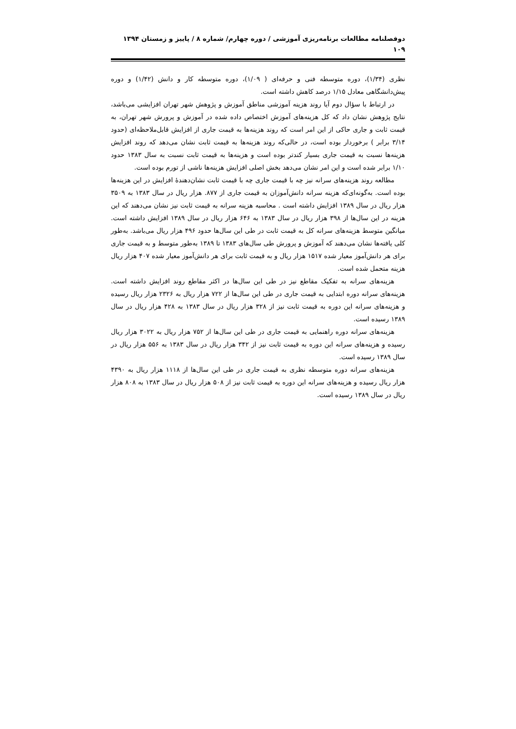دوفصلنامه مطالعات برنامه‌ریزی آموزشی / دوره چهارم/ شماره ۸ / پاییز و زمستان ۱۳۹۴
۱۰۹
نظری (۱/۳۴)، دوره متوسطه فنی و حرفه‌ای ( ۱/۰۹)، دوره متوسطه کار و دانش (۱/۴۲) و دوره پیش‌دانشگاهی معادل ۱/۱۵ درصد کاهش داشته است.
در ارتباط با سؤال دوم آیا روند هزینه آموزشی مناطق آموزش و پژوهش شهر تهران افزایشی می‌باشد، نتایج پژوهش نشان داد که کل هزینه‌های آموزش اختصاص داده شده در آموزش و پرورش شهر تهران، به قیمت ثابت و جاری حاکی از این امر است که روند هزینه‌ها به قیمت جاری از افزایش قابل‌ملاحظه‌ای (حدود ۳/۱۴ برابر ) برخوردار بوده است، در حالی‌که روند هزینه‌ها به قیمت ثابت نشان می‌دهد که روند افزایش هزینه‌ها نسبت به قیمت جاری بسیار کندتر بوده است و هزینه‌ها به قیمت ثابت نسبت به سال ۱۳۸۳ حدود ۱/۱۰ برابر شده است و این امر نشان می‌دهد بخش اصلی افزایش هزینه‌ها ناشی از تورم بوده است.
مطالعه روند هزینه‌های سرانه نیز چه با قیمت جاری چه با قیمت ثابت نشان‌دهندهٔ افزایش در این هزینه‌ها بوده است. به‌گونه‌ای‌که هزینه سرانه دانش‌آموزان به قیمت جاری از ۸۷۷. هزار ریال در سال ۱۳۸۳ به ۳۵۰۹ هزار ریال در سال ۱۳۸۹ افزایش داشته است . محاسبه هزینه سرانه به قیمت ثابت نیز نشان می‌دهند که این هزینه در این سال‌ها از ۳۹۸ هزار ریال در سال ۱۳۸۳ به ۶۴۶ هزار ریال در سال ۱۳۸۹ افزایش داشته است. میانگین متوسط هزینه‌های سرانه کل به قیمت ثابت در طی این سال‌ها حدود ۴۹۶ هزار ریال می‌باشد. به‌طور کلی یافته‌ها نشان می‌دهند که آموزش و پرورش طی سال‌های ۱۳۸۳ تا ۱۳۸۹ به‌طور متوسط و به قیمت جاری برای هر دانش‌آموز معیار شده ۱۵۱۷ هزار ریال و به قیمت ثابت برای هر دانش‌آموز معیار شده ۴۰۷ هزار ریال هزینه متحمل شده است.
هزینه‌های سرانه به تفکیک مقاطع نیز در طی این سال‌ها در اکثر مقاطع روند افزایش داشته است. هزینه‌های سرانه دوره ابتدایی به قیمت جاری در طی این سال‌ها از ۷۲۲ هزار ریال به ۲۳۲۶ هزار ریال رسیده و هزینه‌های سرانه این دوره به قیمت ثابت نیز از ۳۲۸ هزار ریال در سال ۱۳۸۳ به ۴۲۸ هزار ریال در سال ۱۳۸۹ رسیده است.
هزینه‌های سرانه دوره راهنمایی به قیمت جاری در طی این سال‌ها از ۷۵۲ هزار ریال به ۳۰۲۲ هزار ریال رسیده و هزینه‌های سرانه این دوره به قیمت ثابت نیز از ۳۴۲ هزار ریال در سال ۱۳۸۳ به ۵۵۶ هزار ریال در سال ۱۳۸۹ رسیده است.
هزینه‌های سرانه دوره متوسطه نظری به قیمت جاری در طی این سال‌ها از ۱۱۱۸ هزار ریال به ۴۳۹۰ هزار ریال رسیده و هزینه‌های سرانه این دوره به قیمت ثابت نیز از ۵۰۸ هزار ریال در سال ۱۳۸۳ به ۸۰۸ هزار ریال در سال ۱۳۸۹ رسیده است.